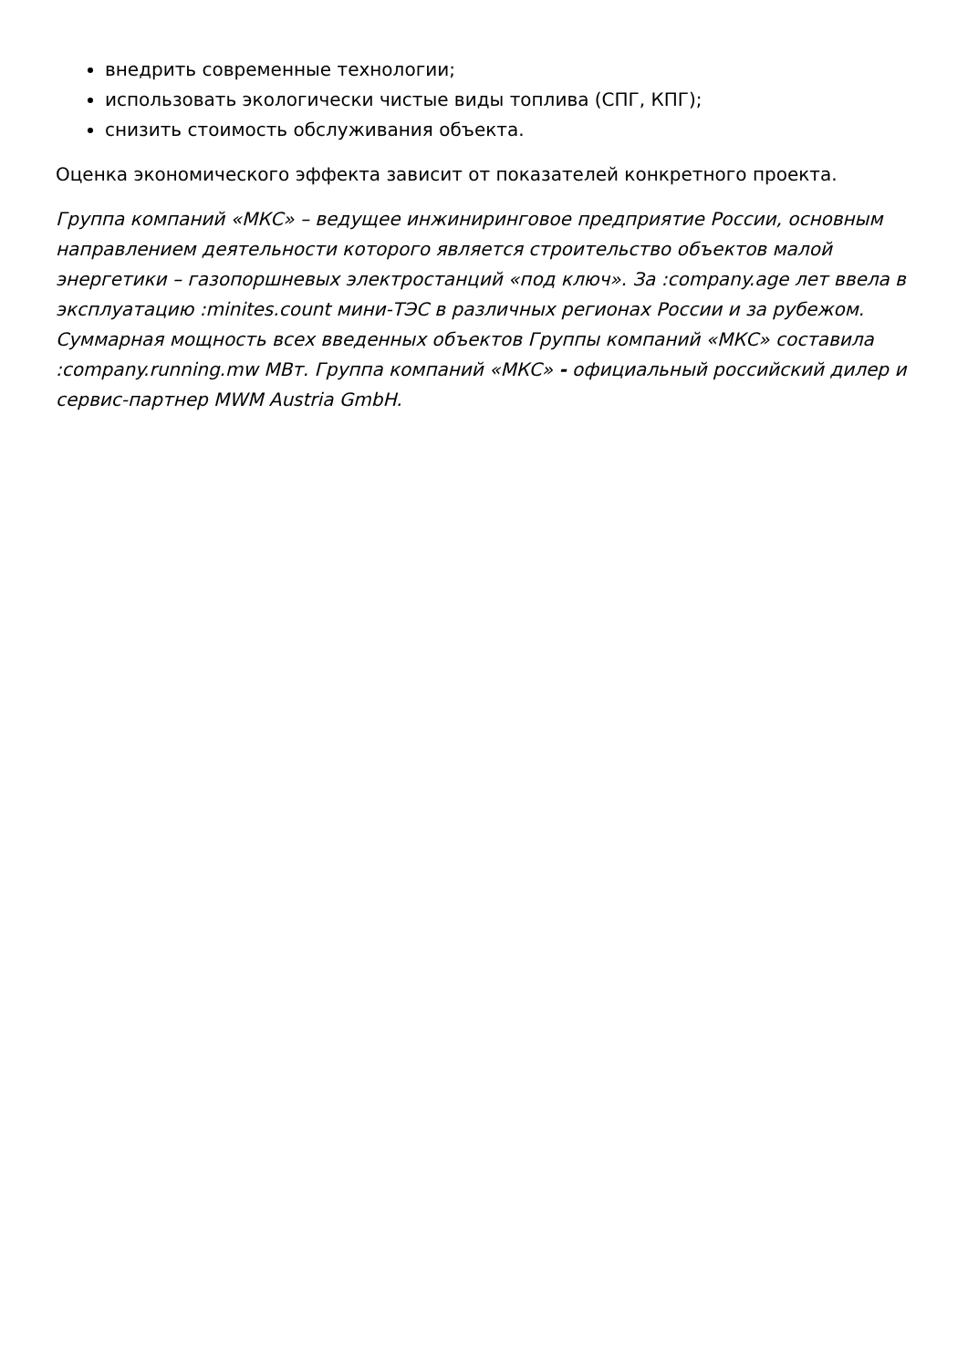внедрить современные технологии;
использовать экологически чистые виды топлива (СПГ, КПГ);
снизить стоимость обслуживания объекта.
Оценка экономического эффекта зависит от показателей конкретного проекта.
Группа компаний «МКС» – ведущее инжиниринговое предприятие России, основным направлением деятельности которого является строительство объектов малой энергетики – газопоршневых электростанций «под ключ». За :company.age лет ввела в эксплуатацию :minites.count мини-ТЭС в различных регионах России и за рубежом. Суммарная мощность всех введенных объектов Группы компаний «МКС» составила :company.running.mw МВт. Группа компаний «МКС» - официальный российский дилер и сервис-партнер MWM Austria GmbH.